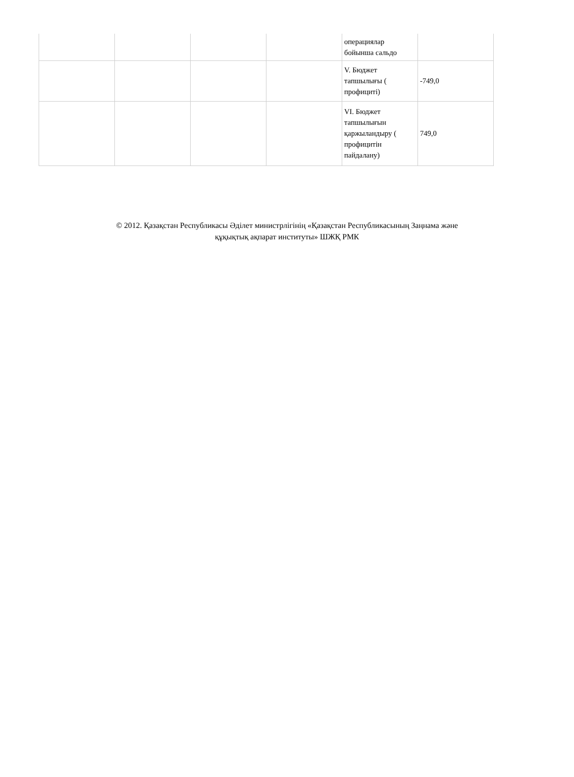| | | | | операциялар бойынша сальдо | |
| | | | | V. Бюджет тапшылығы ( профициті) | -749,0 |
| | | | | VI. Бюджет тапшылығын қаржыландыру ( профицитін пайдалану) | 749,0 |
© 2012. Қазақстан Республикасы Әділет министрлігінің «Қазақстан Республикасының Заңнама және
құқықтық ақпарат институты» ШЖҚ РМК